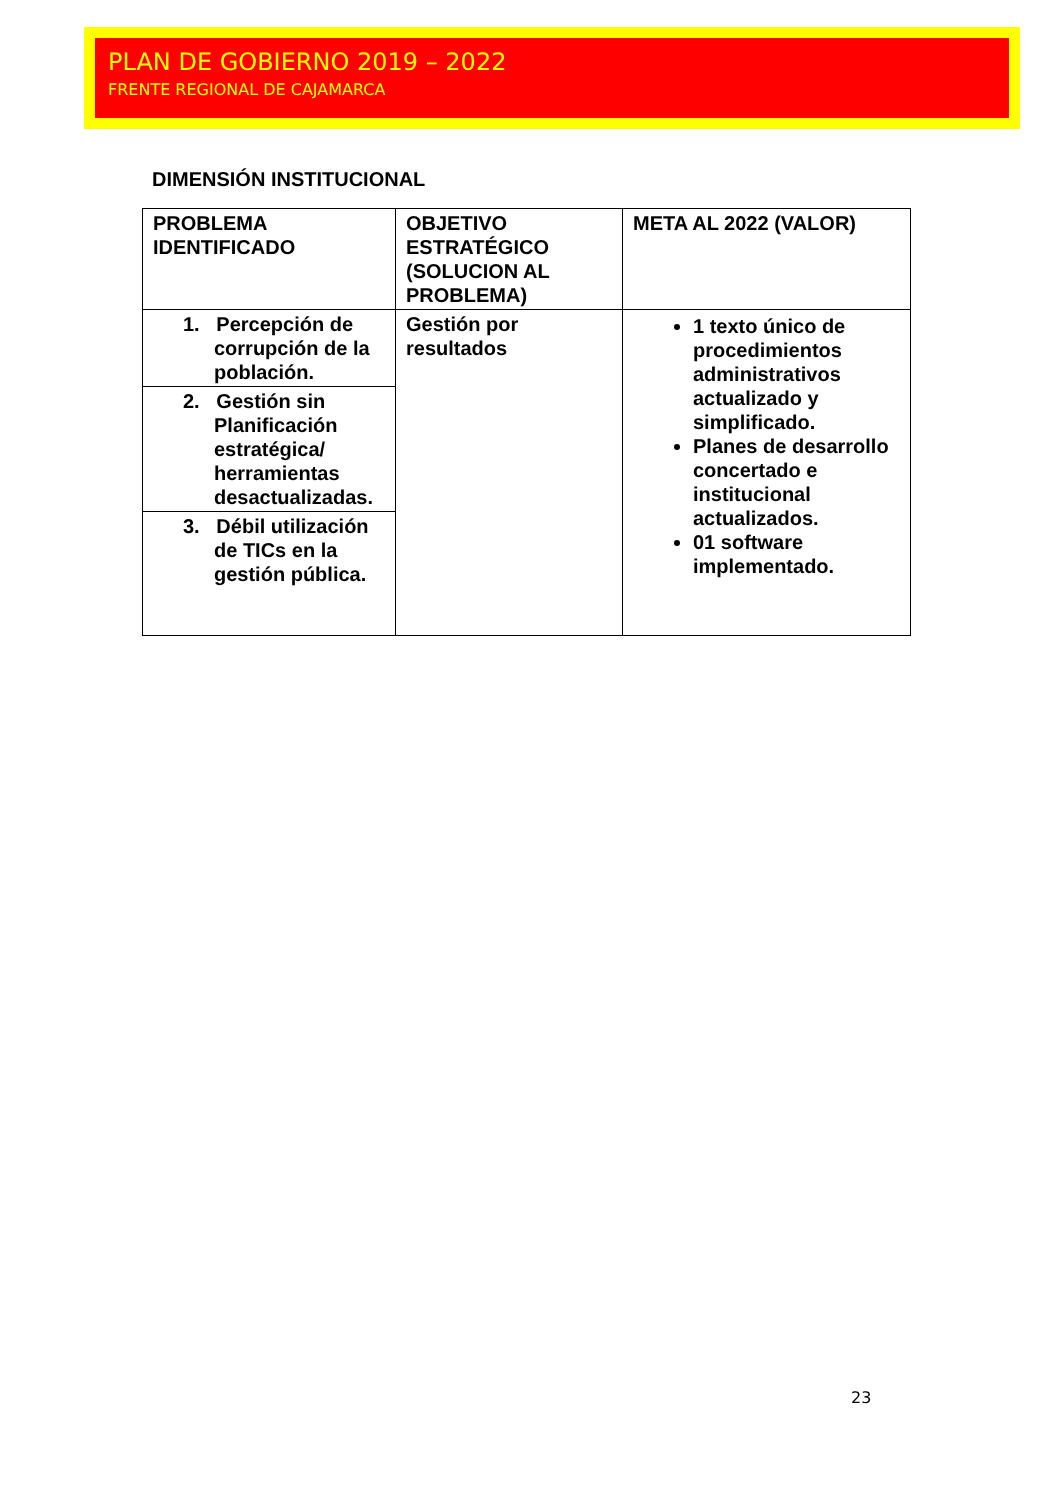PLAN DE GOBIERNO 2019 – 2022
FRENTE REGIONAL DE CAJAMARCA
DIMENSIÓN INSTITUCIONAL
| PROBLEMA IDENTIFICADO | OBJETIVO ESTRATÉGICO (SOLUCION AL PROBLEMA) | META AL 2022 (VALOR) |
| --- | --- | --- |
| 1. Percepción de corrupción de la población. | Gestión por resultados | 1 texto único de procedimientos administrativos actualizado y simplificado. Planes de desarrollo concertado e institucional actualizados. 01 software implementado. |
| 2. Gestión sin Planificación estratégica/ herramientas desactualizadas. | | |
| 3. Débil utilización de TICs en la gestión pública. | | |
23